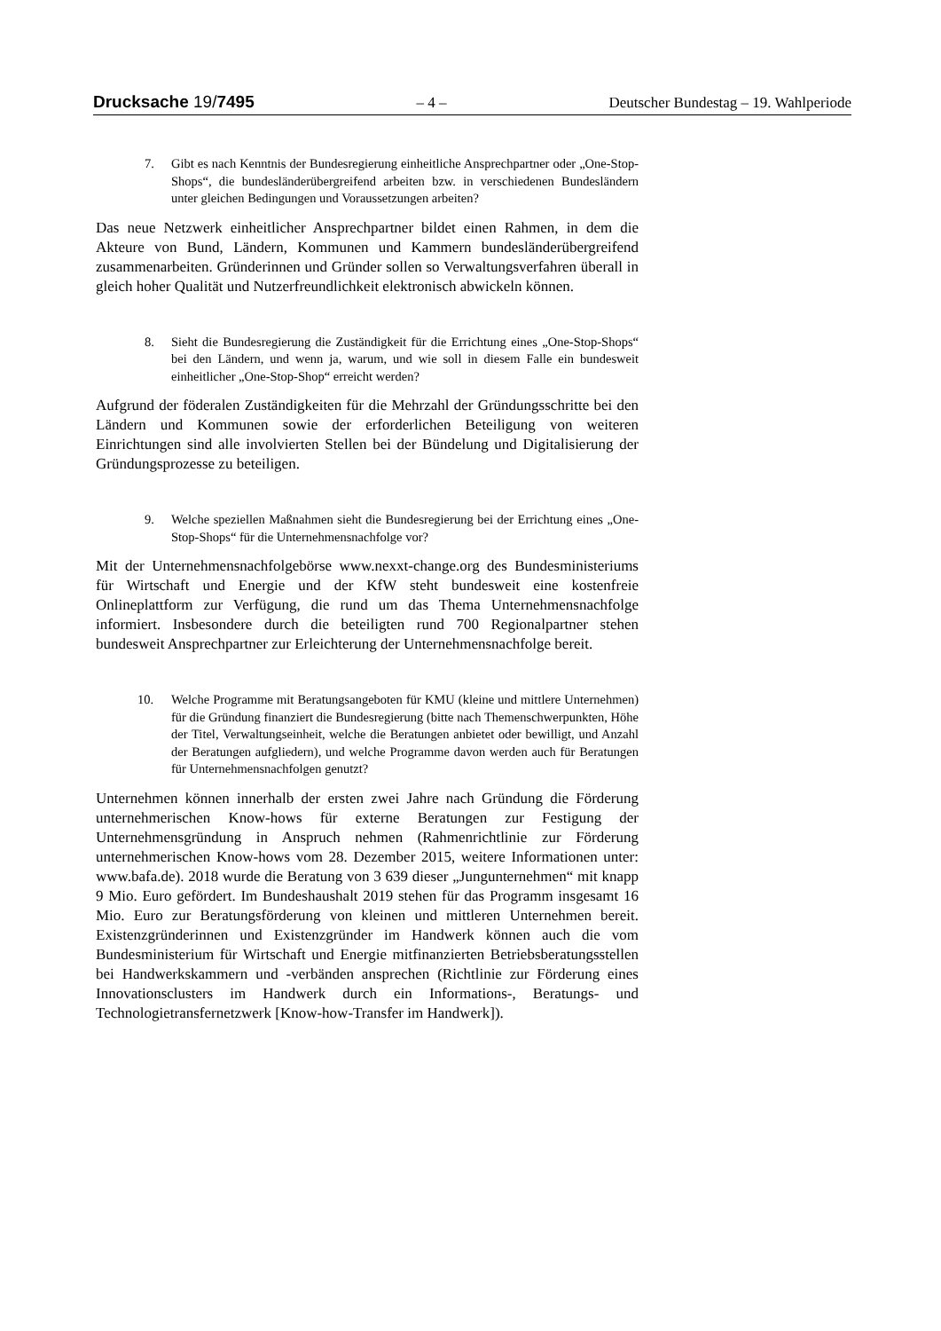Drucksache 19/7495 – 4 – Deutscher Bundestag – 19. Wahlperiode
7. Gibt es nach Kenntnis der Bundesregierung einheitliche Ansprechpartner oder „One-Stop-Shops“, die bundesländerübergreifend arbeiten bzw. in verschiedenen Bundesländern unter gleichen Bedingungen und Voraussetzungen arbeiten?
Das neue Netzwerk einheitlicher Ansprechpartner bildet einen Rahmen, in dem die Akteure von Bund, Ländern, Kommunen und Kammern bundesländerübergreifend zusammenarbeiten. Gründerinnen und Gründer sollen so Verwaltungsverfahren überall in gleich hoher Qualität und Nutzerfreundlichkeit elektronisch abwickeln können.
8. Sieht die Bundesregierung die Zuständigkeit für die Errichtung eines „One-Stop-Shops“ bei den Ländern, und wenn ja, warum, und wie soll in diesem Falle ein bundesweit einheitlicher „One-Stop-Shop“ erreicht werden?
Aufgrund der föderalen Zuständigkeiten für die Mehrzahl der Gründungsschritte bei den Ländern und Kommunen sowie der erforderlichen Beteiligung von weiteren Einrichtungen sind alle involvierten Stellen bei der Bündelung und Digitalisierung der Gründungsprozesse zu beteiligen.
9. Welche speziellen Maßnahmen sieht die Bundesregierung bei der Errichtung eines „One-Stop-Shops“ für die Unternehmensnachfolge vor?
Mit der Unternehmensnachfolgebörse www.nexxt-change.org des Bundesministeriums für Wirtschaft und Energie und der KfW steht bundesweit eine kostenfreie Onlineplattform zur Verfügung, die rund um das Thema Unternehmensnachfolge informiert. Insbesondere durch die beteiligten rund 700 Regionalpartner stehen bundesweit Ansprechpartner zur Erleichterung der Unternehmensnachfolge bereit.
10. Welche Programme mit Beratungsangeboten für KMU (kleine und mittlere Unternehmen) für die Gründung finanziert die Bundesregierung (bitte nach Themenschwerpunkten, Höhe der Titel, Verwaltungseinheit, welche die Beratungen anbietet oder bewilligt, und Anzahl der Beratungen aufgliedern), und welche Programme davon werden auch für Beratungen für Unternehmensnachfolgen genutzt?
Unternehmen können innerhalb der ersten zwei Jahre nach Gründung die Förderung unternehmerischen Know-hows für externe Beratungen zur Festigung der Unternehmensgründung in Anspruch nehmen (Rahmenrichtlinie zur Förderung unternehmerischen Know-hows vom 28. Dezember 2015, weitere Informationen unter: www.bafa.de). 2018 wurde die Beratung von 3 639 dieser „Jungunternehmen“ mit knapp 9 Mio. Euro gefördert. Im Bundeshaushalt 2019 stehen für das Programm insgesamt 16 Mio. Euro zur Beratungsförderung von kleinen und mittleren Unternehmen bereit. Existenzgründerinnen und Existenzgründer im Handwerk können auch die vom Bundesministerium für Wirtschaft und Energie mitfinanzierten Betriebsberatungsstellen bei Handwerkskammern und -verbänden ansprechen (Richtlinie zur Förderung eines Innovationsclusters im Handwerk durch ein Informations-, Beratungs- und Technologietransfernetzwerk [Know-how-Transfer im Handwerk]).